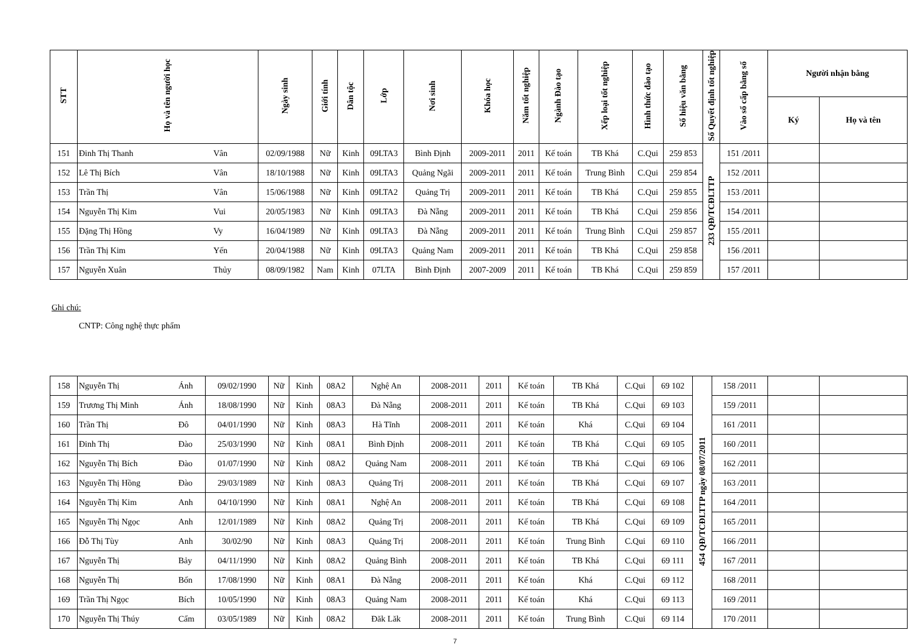| STT | Họ và tên người học | | Ngày sinh | Giới tính | Dân tộc | Lớp | Nơi sinh | Khóa học | Năm tốt nghiệp | Ngành Đào tạo | Xếp loại tốt nghiệp | Hình thức đào tạo | Số hiệu văn bằng | Số Quyết định tốt nghiệp | Vào sổ cấp bằng số | Người nhận bằng | |
| --- | --- | --- | --- | --- | --- | --- | --- | --- | --- | --- | --- | --- | --- | --- | --- | --- | --- |
| | | | | | | | | | | | | | | | | Ký | Họ và tên |
| 151 | Đinh Thị Thanh | Vân | 02/09/1988 | Nữ | Kinh | 09LTA3 | Bình Định | 2009-2011 | 2011 | Kế toán | TB Khá | C.Qui | 259 853 | 233 QĐ/TCĐLTTP | 151 /2011 | | |
| 152 | Lê Thị Bích | Vân | 18/10/1988 | Nữ | Kinh | 09LTA3 | Quảng Ngãi | 2009-2011 | 2011 | Kế toán | Trung Bình | C.Qui | 259 854 | | 152 /2011 | | |
| 153 | Trần Thị | Vân | 15/06/1988 | Nữ | Kinh | 09LTA2 | Quảng Trị | 2009-2011 | 2011 | Kế toán | TB Khá | C.Qui | 259 855 | | 153 /2011 | | |
| 154 | Nguyễn Thị Kim | Vui | 20/05/1983 | Nữ | Kinh | 09LTA3 | Đà Nẵng | 2009-2011 | 2011 | Kế toán | TB Khá | C.Qui | 259 856 | | 154 /2011 | | |
| 155 | Đặng Thị Hồng | Vy | 16/04/1989 | Nữ | Kinh | 09LTA3 | Đà Nẵng | 2009-2011 | 2011 | Kế toán | Trung Bình | C.Qui | 259 857 | | 155 /2011 | | |
| 156 | Trần Thị Kim | Yến | 20/04/1988 | Nữ | Kinh | 09LTA3 | Quảng Nam | 2009-2011 | 2011 | Kế toán | TB Khá | C.Qui | 259 858 | | 156 /2011 | | |
| 157 | Nguyễn Xuân | Thủy | 08/09/1982 | Nam | Kinh | 07LTA | Bình Định | 2007-2009 | 2011 | Kế toán | TB Khá | C.Qui | 259 859 | | 157 /2011 | | |
Ghi chú:
CNTP: Công nghệ thực phẩm
| 158 | Nguyễn Thị | Ánh | 09/02/1990 | Nữ | Kinh | 08A2 | Nghệ An | 2008-2011 | 2011 | Kế toán | TB Khá | C.Qui | 69 102 | 454 QĐ/TCĐLTTP ngày 08/07/2011 | 158 /2011 | | |
| 159 | Trương Thị Minh | Ánh | 18/08/1990 | Nữ | Kinh | 08A3 | Đà Nẵng | 2008-2011 | 2011 | Kế toán | TB Khá | C.Qui | 69 103 | | 159 /2011 | | |
| 160 | Trần Thị | Đô | 04/01/1990 | Nữ | Kinh | 08A3 | Hà Tĩnh | 2008-2011 | 2011 | Kế toán | Khá | C.Qui | 69 104 | | 161 /2011 | | |
| 161 | Đinh Thị | Đào | 25/03/1990 | Nữ | Kinh | 08A1 | Bình Định | 2008-2011 | 2011 | Kế toán | TB Khá | C.Qui | 69 105 | | 160 /2011 | | |
| 162 | Nguyễn Thị Bích | Đào | 01/07/1990 | Nữ | Kinh | 08A2 | Quảng Nam | 2008-2011 | 2011 | Kế toán | TB Khá | C.Qui | 69 106 | | 162 /2011 | | |
| 163 | Nguyễn Thị Hồng | Đào | 29/03/1989 | Nữ | Kinh | 08A3 | Quảng Trị | 2008-2011 | 2011 | Kế toán | TB Khá | C.Qui | 69 107 | | 163 /2011 | | |
| 164 | Nguyễn Thị Kim | Anh | 04/10/1990 | Nữ | Kinh | 08A1 | Nghệ An | 2008-2011 | 2011 | Kế toán | TB Khá | C.Qui | 69 108 | | 164 /2011 | | |
| 165 | Nguyễn Thị Ngọc | Anh | 12/01/1989 | Nữ | Kinh | 08A2 | Quảng Trị | 2008-2011 | 2011 | Kế toán | TB Khá | C.Qui | 69 109 | | 165 /2011 | | |
| 166 | Đỗ Thị Tùy | Anh | 30/02/90 | Nữ | Kinh | 08A3 | Quảng Trị | 2008-2011 | 2011 | Kế toán | Trung Bình | C.Qui | 69 110 | | 166 /2011 | | |
| 167 | Nguyễn Thị | Bảy | 04/11/1990 | Nữ | Kinh | 08A2 | Quảng Bình | 2008-2011 | 2011 | Kế toán | TB Khá | C.Qui | 69 111 | | 167 /2011 | | |
| 168 | Nguyễn Thị | Bốn | 17/08/1990 | Nữ | Kinh | 08A1 | Đà Nẵng | 2008-2011 | 2011 | Kế toán | Khá | C.Qui | 69 112 | | 168 /2011 | | |
| 169 | Trần Thị Ngọc | Bích | 10/05/1990 | Nữ | Kinh | 08A3 | Quảng Nam | 2008-2011 | 2011 | Kế toán | Khá | C.Qui | 69 113 | | 169 /2011 | | |
| 170 | Nguyễn Thị Thúy | Cẩm | 03/05/1989 | Nữ | Kinh | 08A2 | Đăk Lăk | 2008-2011 | 2011 | Kế toán | Trung Bình | C.Qui | 69 114 | | 170 /2011 | | |
7